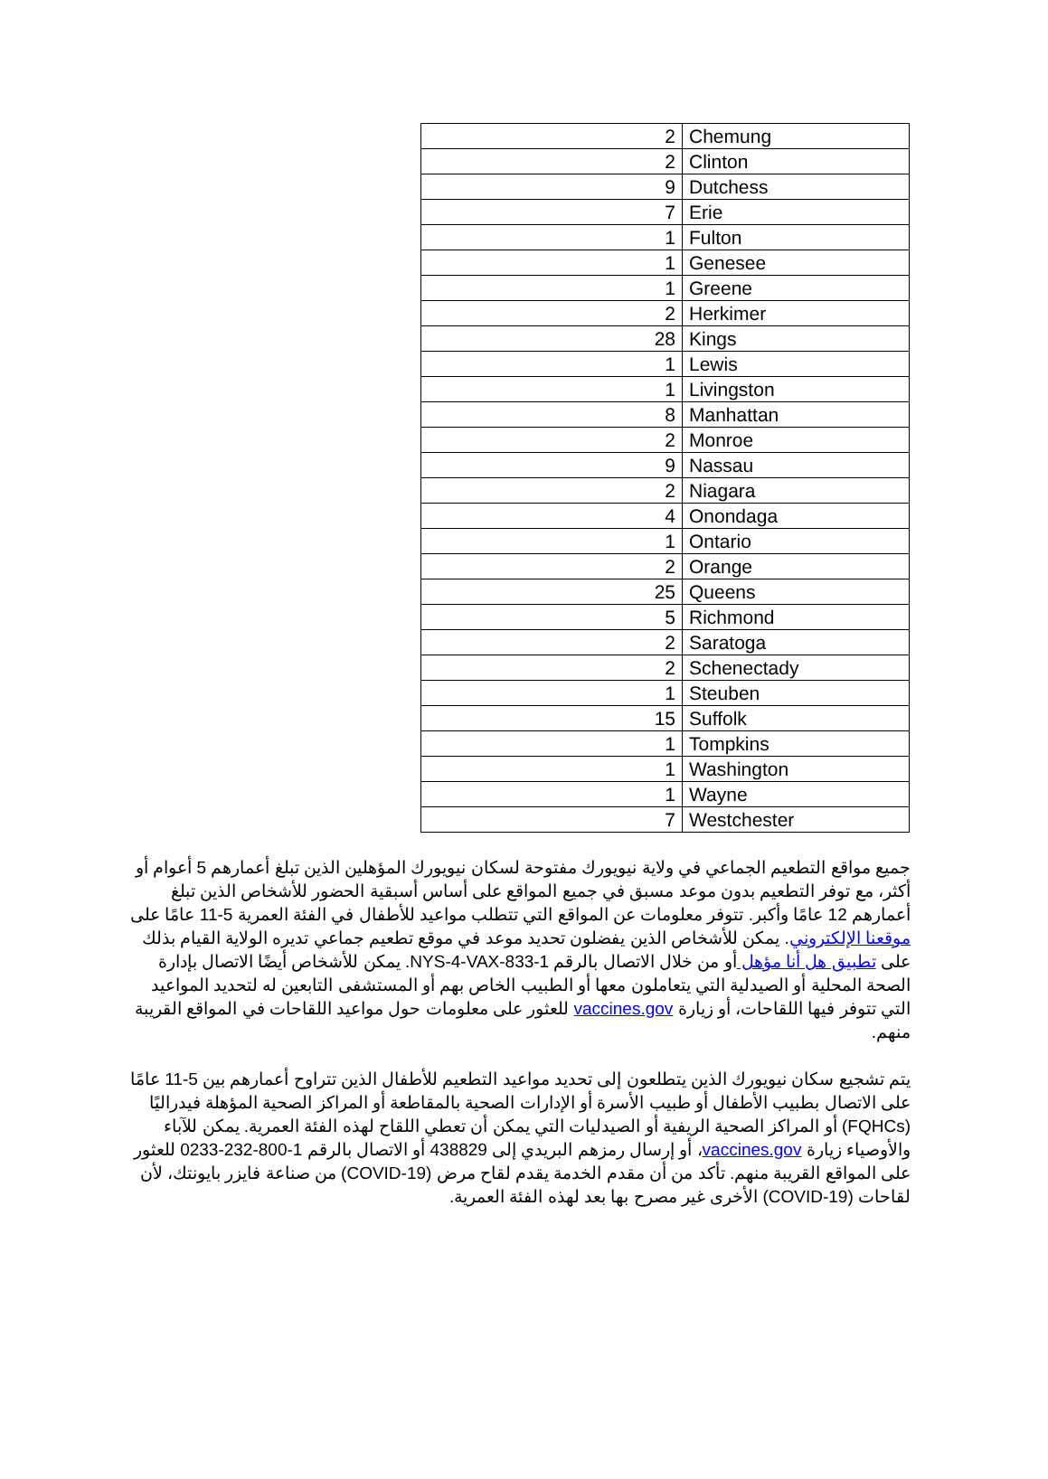| 2 | Chemung |
| 2 | Clinton |
| 9 | Dutchess |
| 7 | Erie |
| 1 | Fulton |
| 1 | Genesee |
| 1 | Greene |
| 2 | Herkimer |
| 28 | Kings |
| 1 | Lewis |
| 1 | Livingston |
| 8 | Manhattan |
| 2 | Monroe |
| 9 | Nassau |
| 2 | Niagara |
| 4 | Onondaga |
| 1 | Ontario |
| 2 | Orange |
| 25 | Queens |
| 5 | Richmond |
| 2 | Saratoga |
| 2 | Schenectady |
| 1 | Steuben |
| 15 | Suffolk |
| 1 | Tompkins |
| 1 | Washington |
| 1 | Wayne |
| 7 | Westchester |
جميع مواقع التطعيم الجماعي في ولاية نيويورك مفتوحة لسكان نيويورك المؤهلين الذين تبلغ أعمارهم 5 أعوام أو أكثر، مع توفر التطعيم بدون موعد مسبق في جميع المواقع على أساس أسبقية الحضور للأشخاص الذين تبلغ أعمارهم 12 عامًا وأكبر. تتوفر معلومات عن المواقع التي تتطلب مواعيد للأطفال في الفئة العمرية 5-11 عامًا على موقعنا الإلكتروني. يمكن للأشخاص الذين يفضلون تحديد موعد في موقع تطعيم جماعي تديره الولاية القيام بذلك على تطبيق هل أنا مؤهل أو من خلال الاتصال بالرقم 1-833-NYS-4-VAX. يمكن للأشخاص أيضًا الاتصال بإدارة الصحة المحلية أو الصيدلية التي يتعاملون معها أو الطبيب الخاص بهم أو المستشفى التابعين له لتحديد المواعيد التي تتوفر فيها اللقاحات، أو زيارة vaccines.gov للعثور على معلومات حول مواعيد اللقاحات في المواقع القريبة منهم.
يتم تشجيع سكان نيويورك الذين يتطلعون إلى تحديد مواعيد التطعيم للأطفال الذين تتراوح أعمارهم بين 5-11 عامًا على الاتصال بطبيب الأطفال أو طبيب الأسرة أو الإدارات الصحية بالمقاطعة أو المراكز الصحية المؤهلة فيدراليًا (FQHCs) أو المراكز الصحية الريفية أو الصيدليات التي يمكن أن تعطي اللقاح لهذه الفئة العمرية. يمكن للآباء والأوصياء زيارة vaccines.gov، أو إرسال رمزهم البريدي إلى 438829 أو الاتصال بالرقم 1-800-232-0233 للعثور على المواقع القريبة منهم. تأكد من أن مقدم الخدمة يقدم لقاح مرض (COVID-19) من صناعة فايزر بايونتك، لأن لقاحات (COVID-19) الأخرى غير مصرح بها بعد لهذه الفئة العمرية.